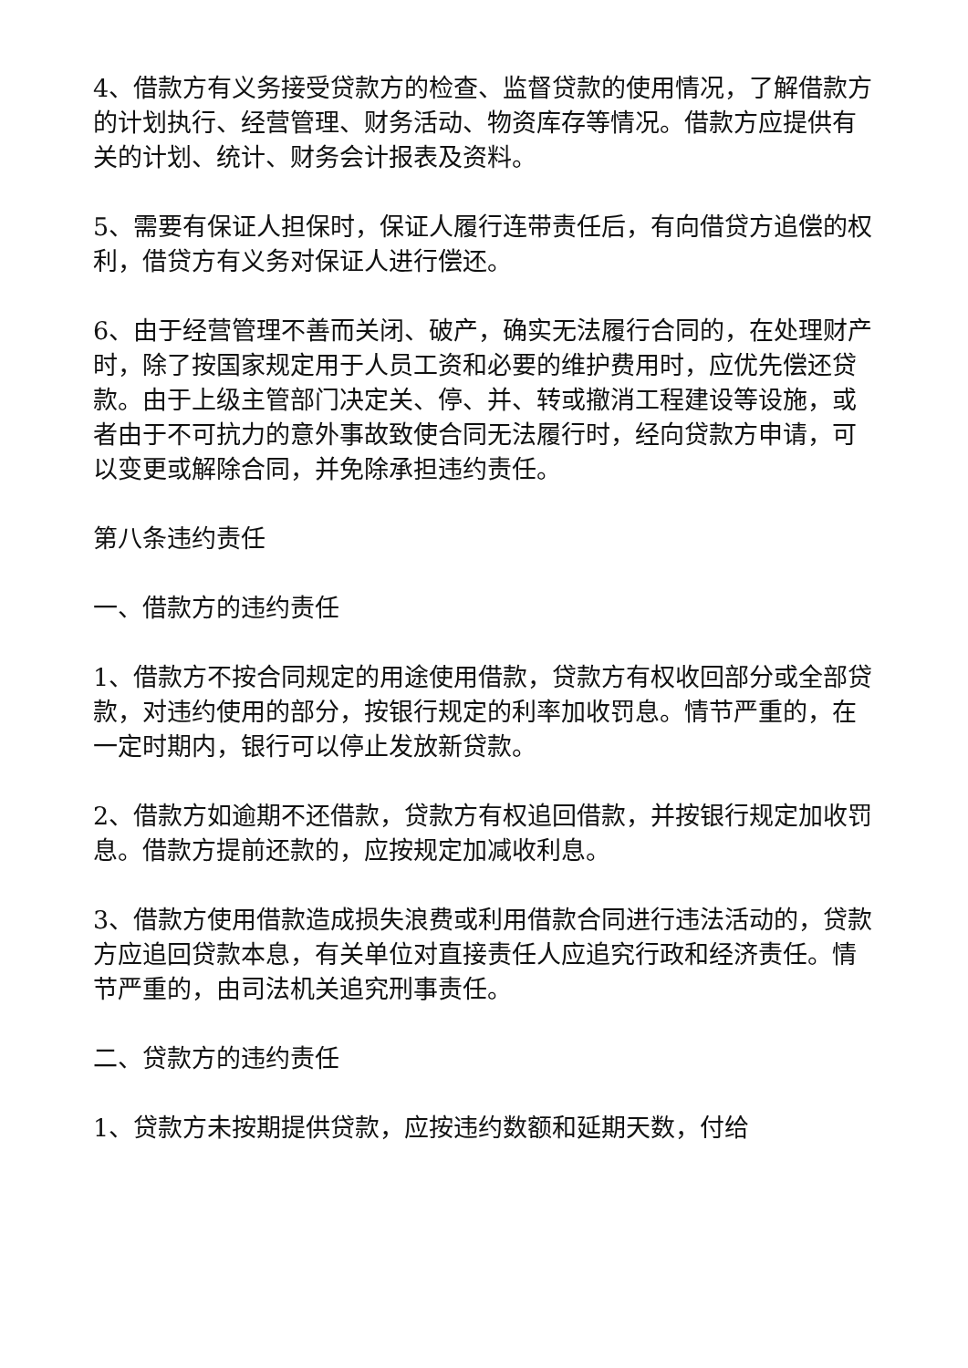4、借款方有义务接受贷款方的检查、监督贷款的使用情况，了解借款方的计划执行、经营管理、财务活动、物资库存等情况。借款方应提供有关的计划、统计、财务会计报表及资料。
5、需要有保证人担保时，保证人履行连带责任后，有向借贷方追偿的权利，借贷方有义务对保证人进行偿还。
6、由于经营管理不善而关闭、破产，确实无法履行合同的，在处理财产时，除了按国家规定用于人员工资和必要的维护费用时，应优先偿还贷款。由于上级主管部门决定关、停、并、转或撤消工程建设等设施，或者由于不可抗力的意外事故致使合同无法履行时，经向贷款方申请，可以变更或解除合同，并免除承担违约责任。
第八条违约责任
一、借款方的违约责任
1、借款方不按合同规定的用途使用借款，贷款方有权收回部分或全部贷款，对违约使用的部分，按银行规定的利率加收罚息。情节严重的，在一定时期内，银行可以停止发放新贷款。
2、借款方如逾期不还借款，贷款方有权追回借款，并按银行规定加收罚息。借款方提前还款的，应按规定加减收利息。
3、借款方使用借款造成损失浪费或利用借款合同进行违法活动的，贷款方应追回贷款本息，有关单位对直接责任人应追究行政和经济责任。情节严重的，由司法机关追究刑事责任。
二、贷款方的违约责任
1、贷款方未按期提供贷款，应按违约数额和延期天数，付给